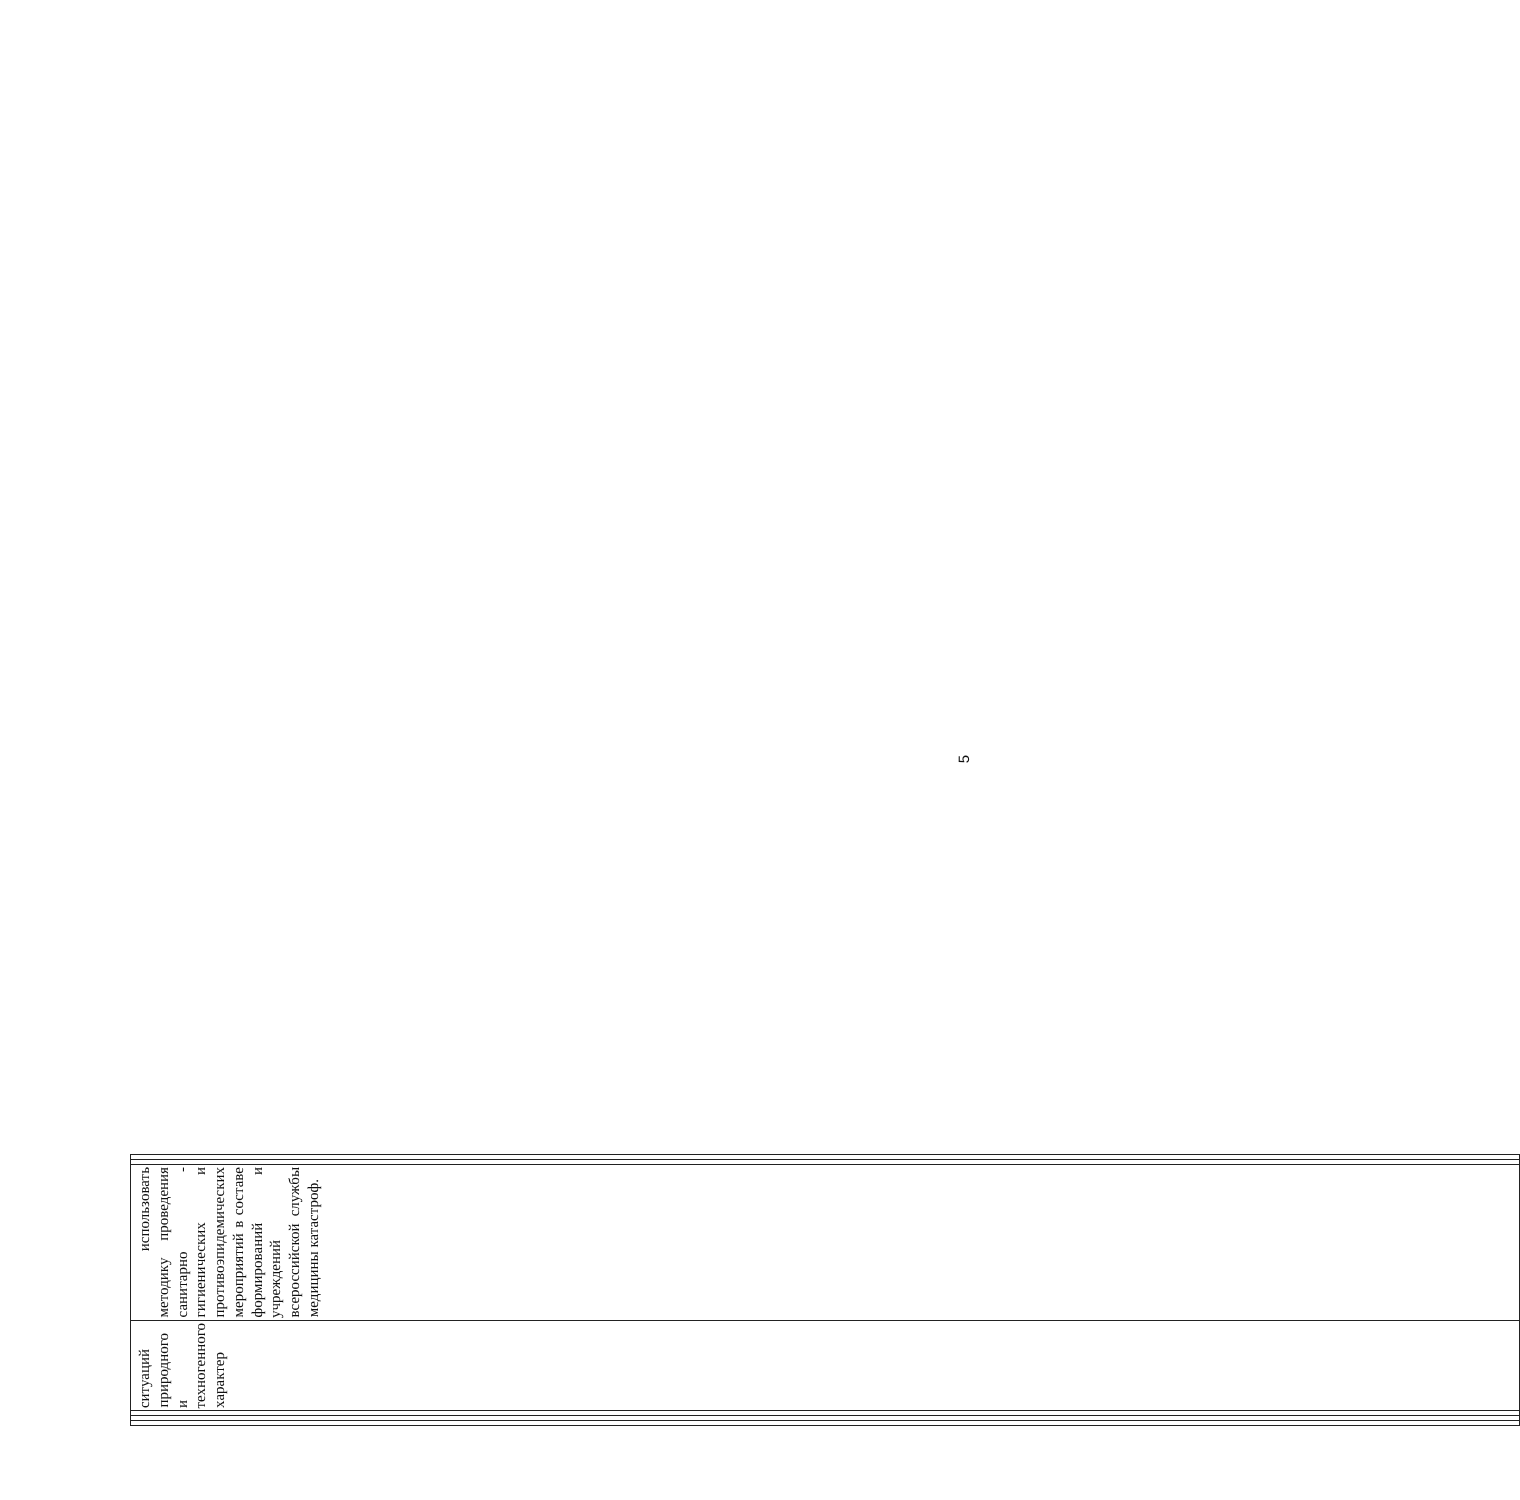| | | | ситуаций природного и техногенного характер | использовать методику проведения санитарно - гигиенических и противоэпидемических мероприятий в составе формирований и учреждений всероссийской службы медицины катастроф. | | |
5